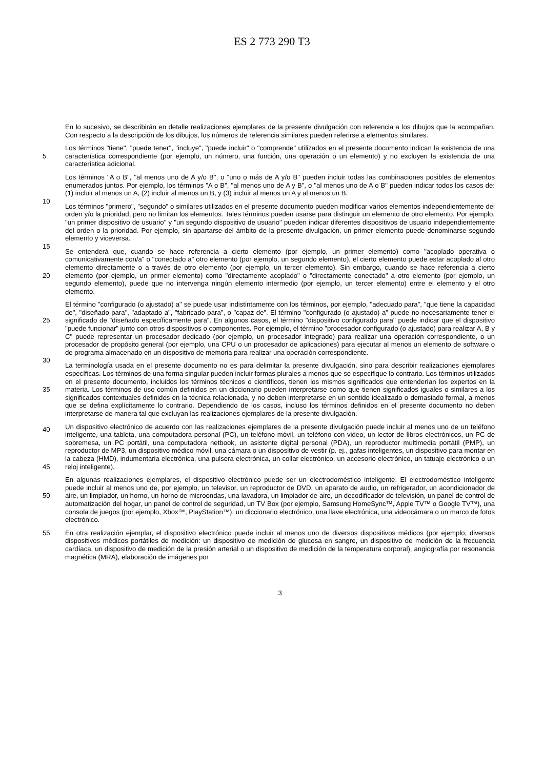ES 2 773 290 T3
En lo sucesivo, se describirán en detalle realizaciones ejemplares de la presente divulgación con referencia a los dibujos que la acompañan. Con respecto a la descripción de los dibujos, los números de referencia similares pueden referirse a elementos similares.
5
Los términos "tiene", "puede tener", "incluye", "puede incluir" o "comprende" utilizados en el presente documento indican la existencia de una característica correspondiente (por ejemplo, un número, una función, una operación o un elemento) y no excluyen la existencia de una característica adicional.
10
Los términos "A o B", "al menos uno de A y/o B", o "uno o más de A y/o B" pueden incluir todas las combinaciones posibles de elementos enumerados juntos. Por ejemplo, los términos "A o B", "al menos uno de A y B", o "al menos uno de A o B" pueden indicar todos los casos de: (1) incluir al menos un A, (2) incluir al menos un B, y (3) incluir al menos un A y al menos un B.
15
Los términos "primero", "segundo" o similares utilizados en el presente documento pueden modificar varios elementos independientemente del orden y/o la prioridad, pero no limitan los elementos. Tales términos pueden usarse para distinguir un elemento de otro elemento. Por ejemplo, "un primer dispositivo de usuario" y "un segundo dispositivo de usuario" pueden indicar diferentes dispositivos de usuario independientemente del orden o la prioridad. Por ejemplo, sin apartarse del ámbito de la presente divulgación, un primer elemento puede denominarse segundo elemento y viceversa.
20
Se entenderá que, cuando se hace referencia a cierto elemento (por ejemplo, un primer elemento) como "acoplado operativa o comunicativamente con/a" o "conectado a" otro elemento (por ejemplo, un segundo elemento), el cierto elemento puede estar acoplado al otro elemento directamente o a través de otro elemento (por ejemplo, un tercer elemento). Sin embargo, cuando se hace referencia a cierto elemento (por ejemplo, un primer elemento) como "directamente acoplado" o "directamente conectado" a otro elemento (por ejemplo, un segundo elemento), puede que no intervenga ningún elemento intermedio (por ejemplo, un tercer elemento) entre el elemento y el otro elemento.
25
30
El término "configurado (o ajustado) a" se puede usar indistintamente con los términos, por ejemplo, "adecuado para", "que tiene la capacidad de", "diseñado para", "adaptado a", "fabricado para", o "capaz de”. El término "configurado (o ajustado) a" puede no necesariamente tener el significado de "diseñado específicamente para". En algunos casos, el término "dispositivo configurado para" puede indicar que el dispositivo "puede funcionar" junto con otros dispositivos o componentes. Por ejemplo, el término "procesador configurado (o ajustado) para realizar A, B y C" puede representar un procesador dedicado (por ejemplo, un procesador integrado) para realizar una operación correspondiente, o un procesador de propósito general (por ejemplo, una CPU o un procesador de aplicaciones) para ejecutar al menos un elemento de software o de programa almacenado en un dispositivo de memoria para realizar una operación correspondiente.
35
40
La terminología usada en el presente documento no es para delimitar la presente divulgación, sino para describir realizaciones ejemplares específicas. Los términos de una forma singular pueden incluir formas plurales a menos que se especifique lo contrario. Los términos utilizados en el presente documento, incluidos los términos técnicos o científicos, tienen los mismos significados que entenderían los expertos en la materia. Los términos de uso común definidos en un diccionario pueden interpretarse como que tienen significados iguales o similares a los significados contextuales definidos en la técnica relacionada, y no deben interpretarse en un sentido idealizado o demasiado formal, a menos que se defina explícitamente lo contrario. Dependiendo de los casos, incluso los términos definidos en el presente documento no deben interpretarse de manera tal que excluyan las realizaciones ejemplares de la presente divulgación.
45
Un dispositivo electrónico de acuerdo con las realizaciones ejemplares de la presente divulgación puede incluir al menos uno de un teléfono inteligente, una tableta, una computadora personal (PC), un teléfono móvil, un teléfono con video, un lector de libros electrónicos, un PC de sobremesa, un PC portátil, una computadora netbook, un asistente digital personal (PDA), un reproductor multimedia portátil (PMP), un reproductor de MP3, un dispositivo médico móvil, una cámara o un dispositivo de vestir (p. ej., gafas inteligentes, un dispositivo para montar en la cabeza (HMD), indumentaria electrónica, una pulsera electrónica, un collar electrónico, un accesorio electrónico, un tatuaje electrónico o un reloj inteligente).
50
En algunas realizaciones ejemplares, el dispositivo electrónico puede ser un electrodoméstico inteligente. El electrodoméstico inteligente puede incluir al menos uno de, por ejemplo, un televisor, un reproductor de DVD, un aparato de audio, un refrigerador, un acondicionador de aire, un limpiador, un horno, un horno de microondas, una lavadora, un limpiador de aire, un decodificador de televisión, un panel de control de automatización del hogar, un panel de control de seguridad, un TV Box (por ejemplo, Samsung HomeSync™, Apple TV™ o Google TV™), una consola de juegos (por ejemplo, Xbox™, PlayStation™), un diccionario electrónico, una llave electrónica, una videocámara o un marco de fotos electrónico.
55 En otra realización ejemplar, el dispositivo electrónico puede incluir al menos uno de diversos dispositivos médicos (por ejemplo, diversos dispositivos médicos portátiles de medición: un dispositivo de medición de glucosa en sangre, un dispositivo de medición de la frecuencia cardíaca, un dispositivo de medición de la presión arterial o un dispositivo de medición de la temperatura corporal), angiografía por resonancia magnética (MRA), elaboración de imágenes por
3